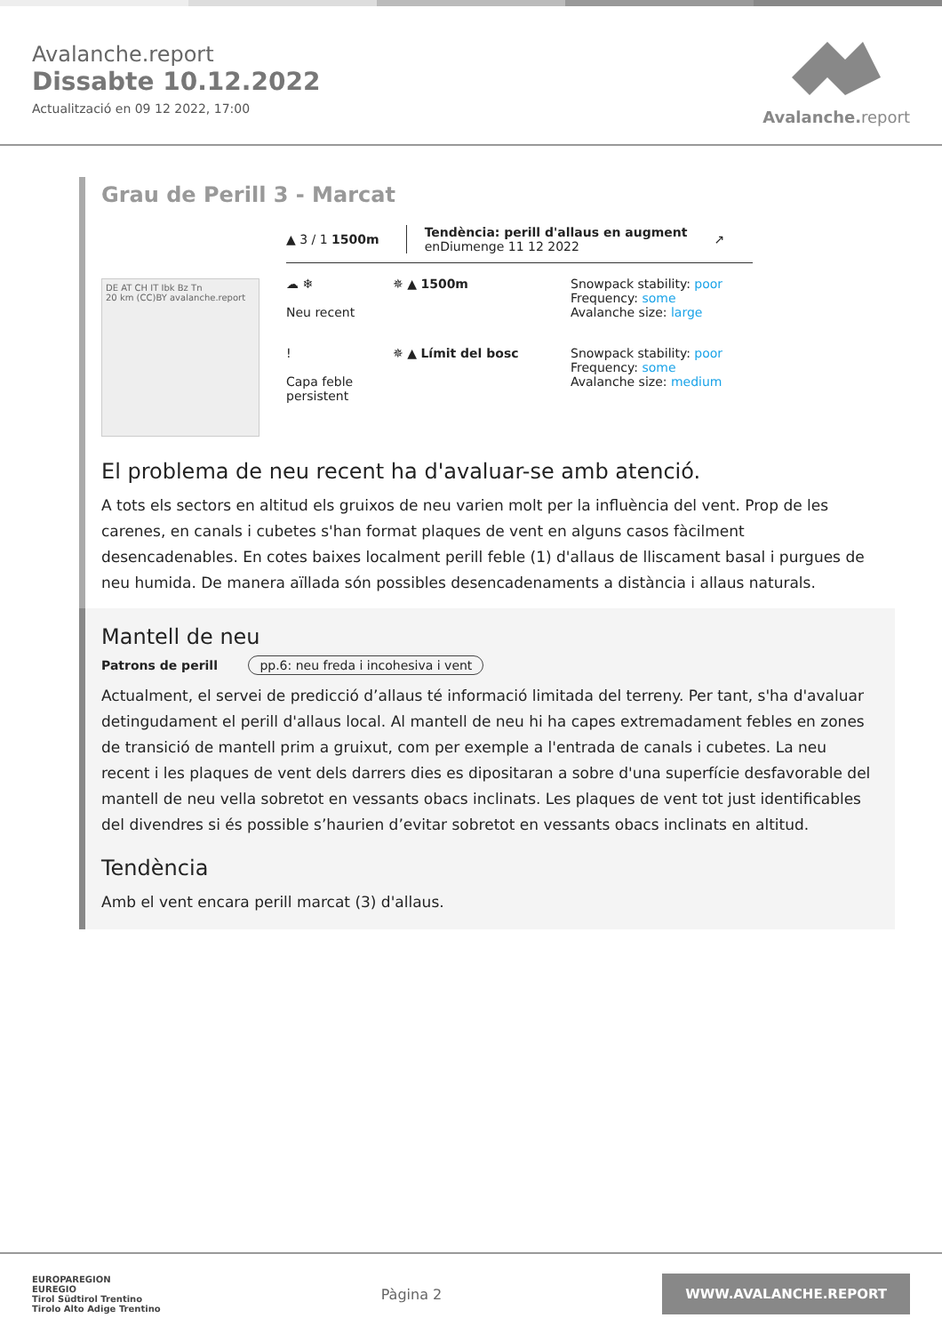Avalanche.report
Dissabte 10.12.2022
Actualització en 09 12 2022, 17:00
Avalanche. report
Grau de Perill 3 - Marcat
DE AT CH IT Ibk Bz Tn
20 km (CC)BY avalanche.report
▲ 3 / 1 1500m Tendència: perill d'allaus en augment
enDiumenge 11 12 2022 ↗
☁ ❄
Neu recent
✵ ▲ 1500m Snowpack stability: poor
Frequency: some
Avalanche size: large
!
Capa feble persistent
✵ ▲ Límit del bosc Snowpack stability: poor
Frequency: some
Avalanche size: medium
El problema de neu recent ha d'avaluar-se amb atenció.
A tots els sectors en altitud els gruixos de neu varien molt per la influència del vent. Prop de les carenes, en canals i cubetes s'han format plaques de vent en alguns casos fàcilment desencadenables. En cotes baixes localment perill feble (1) d'allaus de lliscament basal i purgues de neu humida. De manera aïllada són possibles desencadenaments a distància i allaus naturals.
Mantell de neu
Patrons de perill pp.6: neu freda i incohesiva i vent
Actualment, el servei de predicció d’allaus té informació limitada del terreny. Per tant, s'ha d'avaluar detingudament el perill d'allaus local. Al mantell de neu hi ha capes extremadament febles en zones de transició de mantell prim a gruixut, com per exemple a l'entrada de canals i cubetes. La neu recent i les plaques de vent dels darrers dies es dipositaran a sobre d'una superfície desfavorable del mantell de neu vella sobretot en vessants obacs inclinats. Les plaques de vent tot just identificables del divendres si és possible s’haurien d’evitar sobretot en vessants obacs inclinats en altitud.
Tendència
Amb el vent encara perill marcat (3) d'allaus.
EUROPAREGION
EUREGIO
Tirol Südtirol Trentino
Tirolo Alto Adige Trentino
Pàgina 2
WWW.AVALANCHE.REPORT